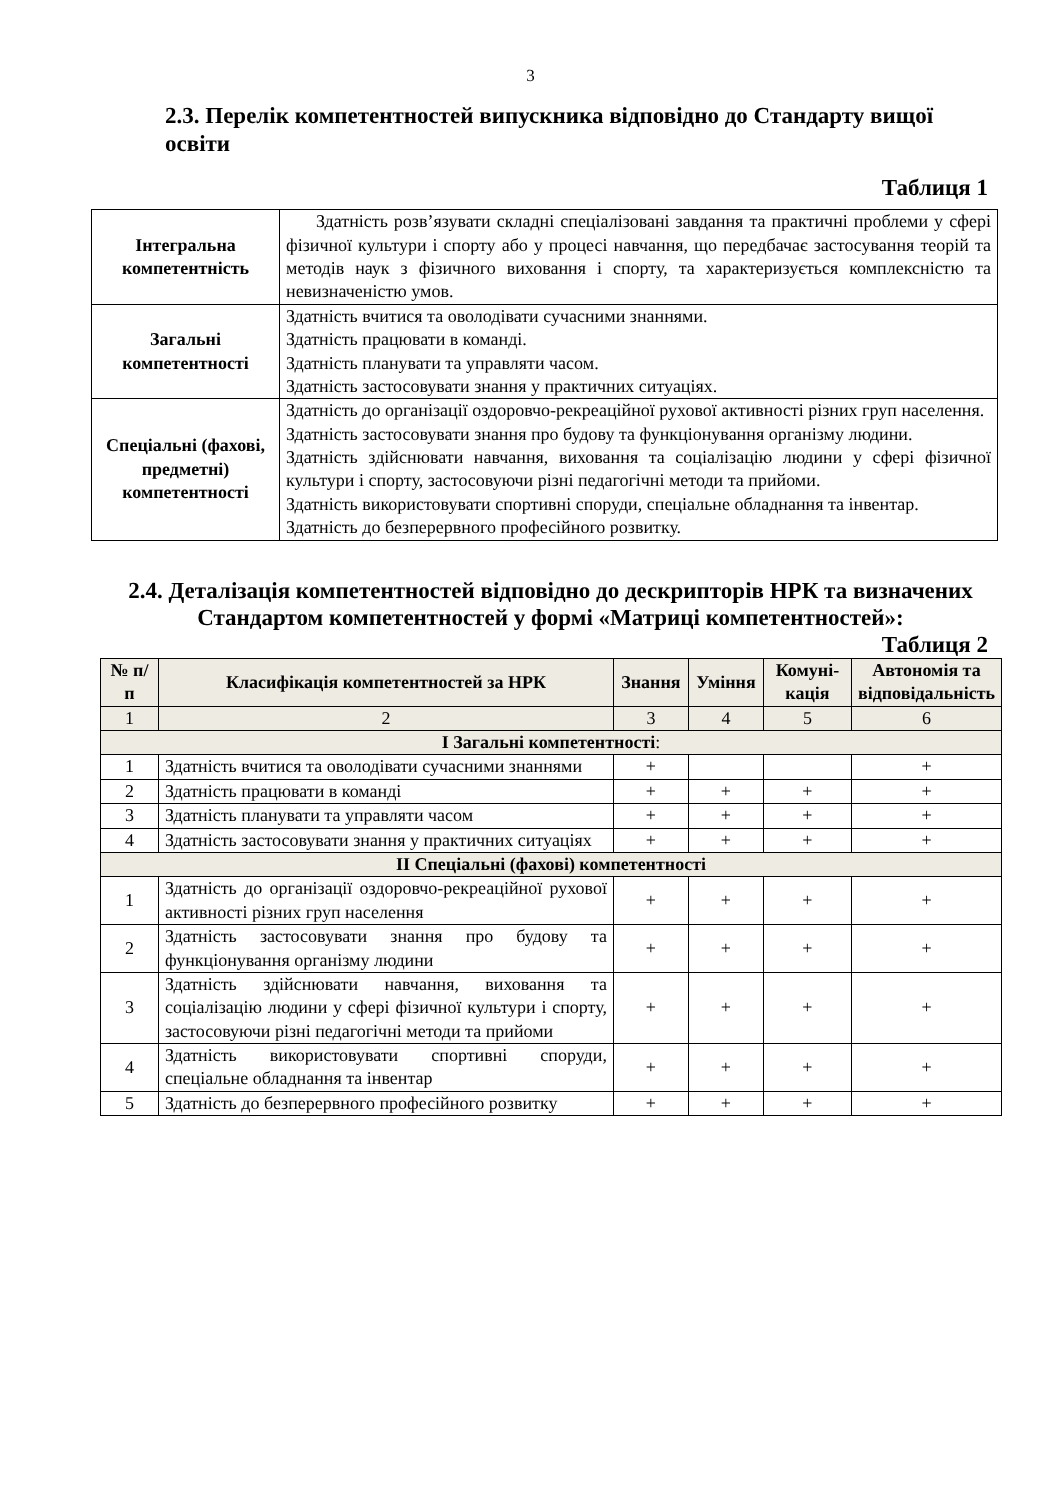3
2.3. Перелік компетентностей випускника відповідно до Стандарту вищої освіти
Таблиця 1
| Інтегральна компетентність | Здатність розв’язувати складні спеціалізовані завдання та практичні проблеми у сфері фізичної культури і спорту або у процесі навчання, що передбачає застосування теорій та методів наук з фізичного виховання і спорту, та характеризується комплексністю та невизначеністю умов. |
| Загальні компетентності | Здатність вчитися та оволодівати сучасними знаннями. Здатність працювати в команді. Здатність планувати та управляти часом. Здатність застосовувати знання у практичних ситуаціях. |
| Спеціальні (фахові, предметні) компетентності | Здатність до організації оздоровчо-рекреаційної рухової активності різних груп населення. Здатність застосовувати знання про будову та функціонування організму людини. Здатність здійснювати навчання, виховання та соціалізацію людини у сфері фізичної культури і спорту, застосовуючи різні педагогічні методи та прийоми. Здатність використовувати спортивні споруди, спеціальне обладнання та інвентар. Здатність до безперервного професійного розвитку. |
2.4. Деталізація компетентностей відповідно до дескрипторів НРК та визначених Стандартом компетентностей у формі «Матриці компетентностей»:
Таблиця 2
| № п/п | Класифікація компетентностей за НРК | Знання | Уміння | Комуні-кація | Автономія та відповідальність |
| --- | --- | --- | --- | --- | --- |
| 1 | 2 | 3 | 4 | 5 | 6 |
| І Загальні компетентності : | | | | | |
| 1 | Здатність вчитися та оволодівати сучасними знаннями | + | | | + |
| 2 | Здатність працювати в команді | + | + | + | + |
| 3 | Здатність планувати та управляти часом | + | + | + | + |
| 4 | Здатність застосовувати знання у практичних ситуаціях | + | + | + | + |
| ІІ Спеціальні (фахові) компетентності | | | | | |
| 1 | Здатність до організації оздоровчо-рекреаційної рухової активності різних груп населення | + | + | + | + |
| 2 | Здатність застосовувати знання про будову та функціонування організму людини | + | + | + | + |
| 3 | Здатність здійснювати навчання, виховання та соціалізацію людини у сфері фізичної культури і спорту, застосовуючи різні педагогічні методи та прийоми | + | + | + | + |
| 4 | Здатність використовувати спортивні споруди, спеціальне обладнання та інвентар | + | + | + | + |
| 5 | Здатність до безперервного професійного розвитку | + | + | + | + |